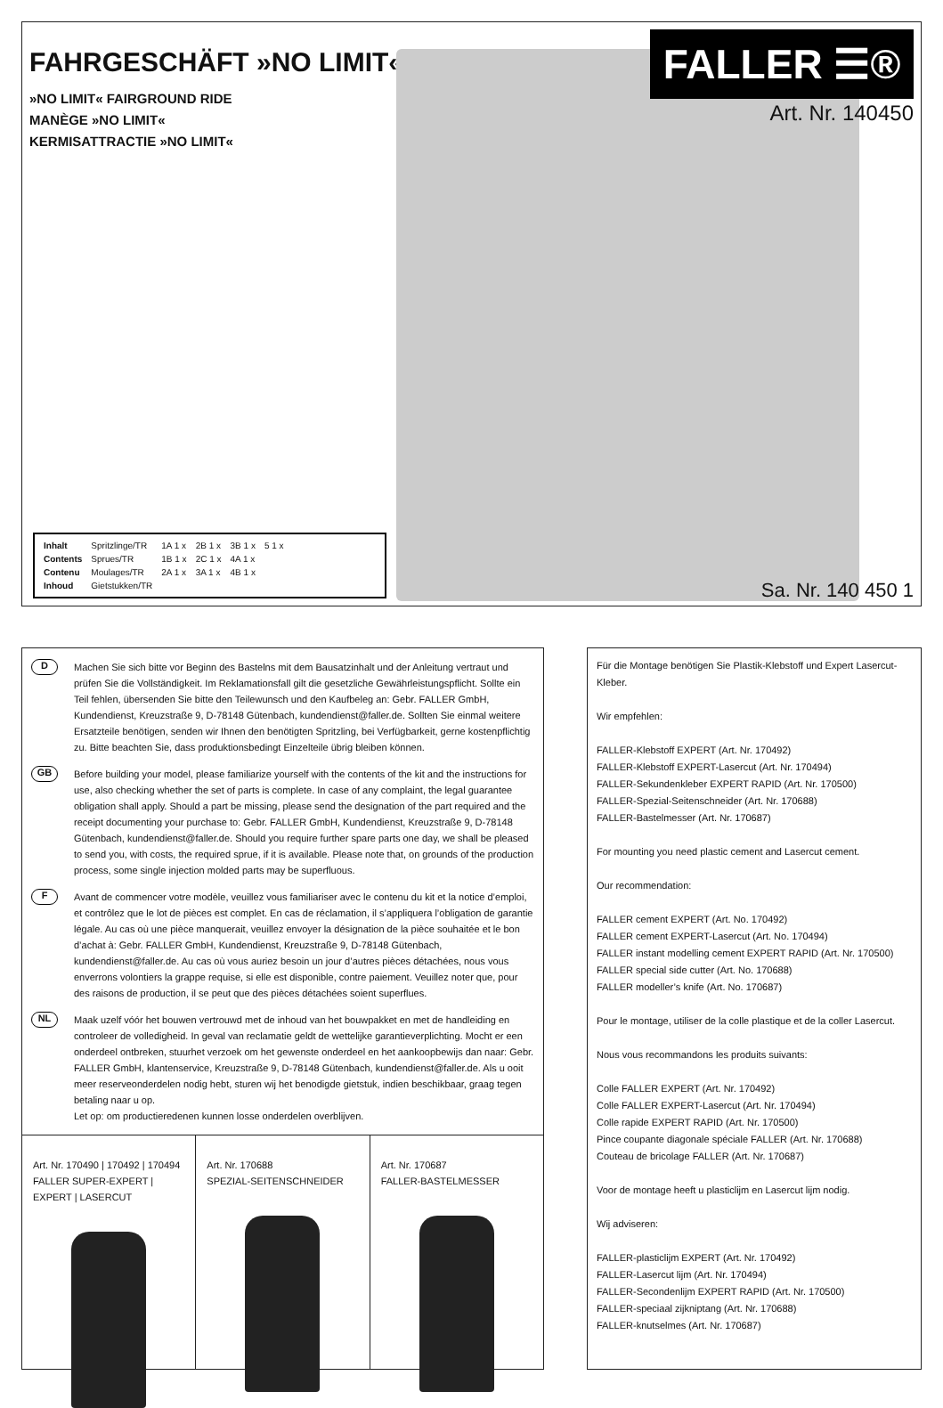FAHRGESCHÄFT »NO LIMIT«
»NO LIMIT« FAIRGROUND RIDE
MANÈGE »NO LIMIT«
KERMISATTRACTIE »NO LIMIT«
FALLER ☰®
Art. Nr. 140450
| Inhalt | Spritzlinge/TR | 1A 1 x | 2B 1 x | 3B 1 x | 5 1 x |
| Contents | Sprues/TR | 1B 1 x | 2C 1 x | 4A 1 x | |
| Contenu | Moulages/TR | 2A 1 x | 3A 1 x | 4B 1 x | |
| Inhoud | Gietstukken/TR | | | | |
Sa. Nr. 140 450 1
D
Machen Sie sich bitte vor Beginn des Bastelns mit dem Bausatzinhalt und der Anleitung vertraut und prüfen Sie die Vollständigkeit. Im Reklamationsfall gilt die gesetzliche Gewährleistungspflicht. Sollte ein Teil fehlen, übersenden Sie bitte den Teilewunsch und den Kaufbeleg an: Gebr. FALLER GmbH, Kundendienst, Kreuzstraße 9, D-78148 Gütenbach, kundendienst@faller.de. Sollten Sie einmal weitere Ersatzteile benötigen, senden wir Ihnen den benötigten Spritzling, bei Verfügbarkeit, gerne kostenpflichtig zu. Bitte beachten Sie, dass produktionsbedingt Einzelteile übrig bleiben können.
GB
Before building your model, please familiarize yourself with the contents of the kit and the instructions for use, also checking whether the set of parts is complete. In case of any complaint, the legal guarantee obligation shall apply. Should a part be missing, please send the designation of the part required and the receipt documenting your purchase to: Gebr. FALLER GmbH, Kundendienst, Kreuzstraße 9, D-78148 Gütenbach, kundendienst@faller.de. Should you require further spare parts one day, we shall be pleased to send you, with costs, the required sprue, if it is available. Please note that, on grounds of the production process, some single injection molded parts may be superfluous.
F
Avant de commencer votre modèle, veuillez vous familiariser avec le contenu du kit et la notice d’emploi, et contrôlez que le lot de pièces est complet. En cas de réclamation, il s’appliquera l’obligation de garantie légale. Au cas où une pièce manquerait, veuillez envoyer la désignation de la pièce souhaitée et le bon d’achat à: Gebr. FALLER GmbH, Kundendienst, Kreuzstraße 9, D-78148 Gütenbach, kundendienst@faller.de. Au cas où vous auriez besoin un jour d’autres pièces détachées, nous vous enverrons volontiers la grappe requise, si elle est disponible, contre paiement. Veuillez noter que, pour des raisons de production, il se peut que des pièces détachées soient superflues.
NL
Maak uzelf vóór het bouwen vertrouwd met de inhoud van het bouwpakket en met de handleiding en controleer de volledigheid. In geval van reclamatie geldt de wettelijke garantieverplichting. Mocht er een onderdeel ontbreken, stuurhet verzoek om het gewenste onderdeel en het aankoopbewijs dan naar: Gebr. FALLER GmbH, klantenservice, Kreuzstraße 9, D-78148 Gütenbach, kundendienst@faller.de. Als u ooit meer reserveonderdelen nodig hebt, sturen wij het benodigde gietstuk, indien beschikbaar, graag tegen betaling naar u op.
Let op: om productieredenen kunnen losse onderdelen overblijven.
Art. Nr. 170490 | 170492 | 170494
FALLER SUPER-EXPERT | EXPERT | LASERCUT
Art. Nr. 170688
SPEZIAL-SEITENSCHNEIDER
Art. Nr. 170687
FALLER-BASTELMESSER
Für die Montage benötigen Sie Plastik-Klebstoff und Expert Lasercut-Kleber.
Wir empfehlen:
FALLER-Klebstoff EXPERT (Art. Nr. 170492)
FALLER-Klebstoff EXPERT-Lasercut (Art. Nr. 170494)
FALLER-Sekundenkleber EXPERT RAPID (Art. Nr. 170500)
FALLER-Spezial-Seitenschneider (Art. Nr. 170688)
FALLER-Bastelmesser (Art. Nr. 170687)
For mounting you need plastic cement and Lasercut cement.
Our recommendation:
FALLER cement EXPERT (Art. No. 170492)
FALLER cement EXPERT-Lasercut (Art. No. 170494)
FALLER instant modelling cement EXPERT RAPID (Art. Nr. 170500)
FALLER special side cutter (Art. No. 170688)
FALLER modeller’s knife (Art. No. 170687)
Pour le montage, utiliser de la colle plastique et de la coller Lasercut.
Nous vous recommandons les produits suivants:
Colle FALLER EXPERT (Art. Nr. 170492)
Colle FALLER EXPERT-Lasercut (Art. Nr. 170494)
Colle rapide EXPERT RAPID (Art. Nr. 170500)
Pince coupante diagonale spéciale FALLER (Art. Nr. 170688)
Couteau de bricolage FALLER (Art. Nr. 170687)
Voor de montage heeft u plasticlijm en Lasercut lijm nodig.
Wij adviseren:
FALLER-plasticlijm EXPERT (Art. Nr. 170492)
FALLER-Lasercut lijm (Art. Nr. 170494)
FALLER-Secondenlijm EXPERT RAPID (Art. Nr. 170500)
FALLER-speciaal zijkniptang (Art. Nr. 170688)
FALLER-knutselmes (Art. Nr. 170687)